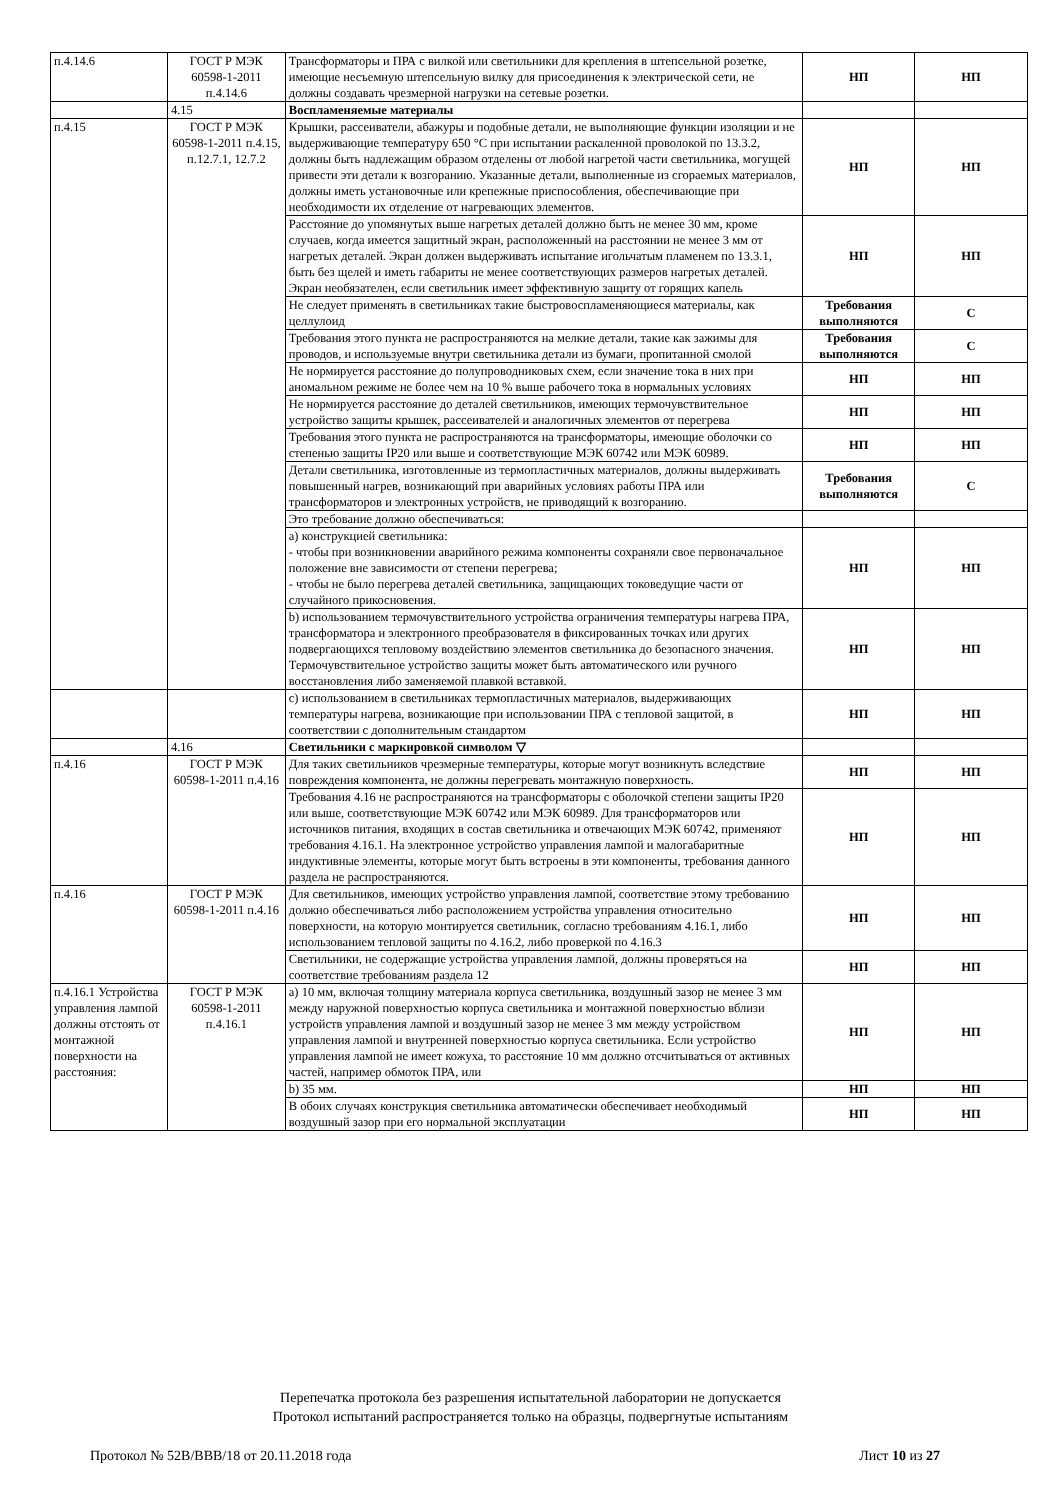| п.4.14.6 | ГОСТ Р МЭК 60598-1-2011 п.4.14.6 | Трансформаторы и ПРА с вилкой или светильники для крепления в штепсельной розетке, имеющие несъемную штепсельную вилку для присоединения к электрической сети, не должны создавать чрезмерной нагрузки на сетевые розетки. | НП | НП |
| | 4.15 | Воспламеняемые материалы | | |
| п.4.15 | ГОСТ Р МЭК 60598-1-2011 п.4.15, п.12.7.1, 12.7.2 | Крышки, рассеиватели, абажуры и подобные детали, не выполняющие функции изоляции и не выдерживающие температуру 650 °С при испытании раскаленной проволокой по 13.3.2, должны быть надлежащим образом отделены от любой нагретой части светильника, могущей привести эти детали к возгоранию. Указанные детали, выполненные из сгораемых материалов, должны иметь установочные или крепежные приспособления, обеспечивающие при необходимости их отделение от нагревающих элементов. | НП | НП |
| | | Расстояние до упомянутых выше нагретых деталей должно быть не менее 30 мм, кроме случаев, когда имеется защитный экран, расположенный на расстоянии не менее 3 мм от нагретых деталей. Экран должен выдерживать испытание игольчатым пламенем по 13.3.1, быть без щелей и иметь габариты не менее соответствующих размеров нагретых деталей. Экран необязателен, если светильник имеет эффективную защиту от горящих капель | НП | НП |
| | | Не следует применять в светильниках такие быстровоспламеняющиеся материалы, как целлулоид | Требования выполняются | С |
| | | Требования этого пункта не распространяются на мелкие детали, такие как зажимы для проводов, и используемые внутри светильника детали из бумаги, пропитанной смолой | Требования выполняются | С |
| | | Не нормируется расстояние до полупроводниковых схем, если значение тока в них при аномальном режиме не более чем на 10 % выше рабочего тока в нормальных условиях | НП | НП |
| | | Не нормируется расстояние до деталей светильников, имеющих термочувствительное устройство защиты крышек, рассеивателей и аналогичных элементов от перегрева | НП | НП |
| | | Требования этого пункта не распространяются на трансформаторы, имеющие оболочки со степенью защиты IP20 или выше и соответствующие МЭК 60742 или МЭК 60989. | НП | НП |
| | | Детали светильника, изготовленные из термопластичных материалов, должны выдерживать повышенный нагрев, возникающий при аварийных условиях работы ПРА или трансформаторов и электронных устройств, не приводящий к возгоранию. | Требования выполняются | С |
| | | Это требование должно обеспечиваться: | | |
| | | а) конструкцией светильника: - чтобы при возникновении аварийного режима компоненты сохраняли свое первоначальное положение вне зависимости от степени перегрева; - чтобы не было перегрева деталей светильника, защищающих токоведущие части от случайного прикосновения. | НП | НП |
| | | b) использованием термочувствительного устройства ограничения температуры нагрева ПРА, трансформатора и электронного преобразователя в фиксированных точках или других подвергающихся тепловому воздействию элементов светильника до безопасного значения. Термочувствительное устройство защиты может быть автоматического или ручного восстановления либо заменяемой плавкой вставкой. | НП | НП |
| | | с) использованием в светильниках термопластичных материалов, выдерживающих температуры нагрева, возникающие при использовании ПРА с тепловой защитой, в соответствии с дополнительным стандартом | НП | НП |
| | 4.16 | Светильники с маркировкой символом ▽ | | |
| п.4.16 | ГОСТ Р МЭК 60598-1-2011 п.4.16 | Для таких светильников чрезмерные температуры, которые могут возникнуть вследствие повреждения компонента, не должны перегревать монтажную поверхность. | НП | НП |
| | | Требования 4.16 не распространяются на трансформаторы с оболочкой степени защиты IP20 или выше, соответствующие МЭК 60742 или МЭК 60989. Для трансформаторов или источников питания, входящих в состав светильника и отвечающих МЭК 60742, применяют требования 4.16.1. На электронное устройство управления лампой и малогабаритные индуктивные элементы, которые могут быть встроены в эти компоненты, требования данного раздела не распространяются. | НП | НП |
| п.4.16 | ГОСТ Р МЭК 60598-1-2011 п.4.16 | Для светильников, имеющих устройство управления лампой, соответствие этому требованию должно обеспечиваться либо расположением устройства управления относительно поверхности, на которую монтируется светильник, согласно требованиям 4.16.1, либо использованием тепловой защиты по 4.16.2, либо проверкой по 4.16.3 | НП | НП |
| | | Светильники, не содержащие устройства управления лампой, должны проверяться на соответствие требованиям раздела 12 | НП | НП |
| п.4.16.1 Устройства управления лампой должны отстоять от монтажной поверхности на расстояния: | ГОСТ Р МЭК 60598-1-2011 п.4.16.1 | а) 10 мм, включая толщину материала корпуса светильника, воздушный зазор не менее 3 мм между наружной поверхностью корпуса светильника и монтажной поверхностью вблизи устройств управления лампой и воздушный зазор не менее 3 мм между устройством управления лампой и внутренней поверхностью корпуса светильника. Если устройство управления лампой не имеет кожуха, то расстояние 10 мм должно отсчитываться от активных частей, например обмоток ПРА, или | НП | НП |
| | | b) 35 мм. | НП | НП |
| | | В обоих случаях конструкция светильника автоматически обеспечивает необходимый воздушный зазор при его нормальной эксплуатации | НП | НП |
Перепечатка протокола без разрешения испытательной лаборатории не допускается
Протокол испытаний распространяется только на образцы, подвергнутые испытаниям
Протокол № 52В/ВВВ/18 от 20.11.2018 года Лист 10 из 27